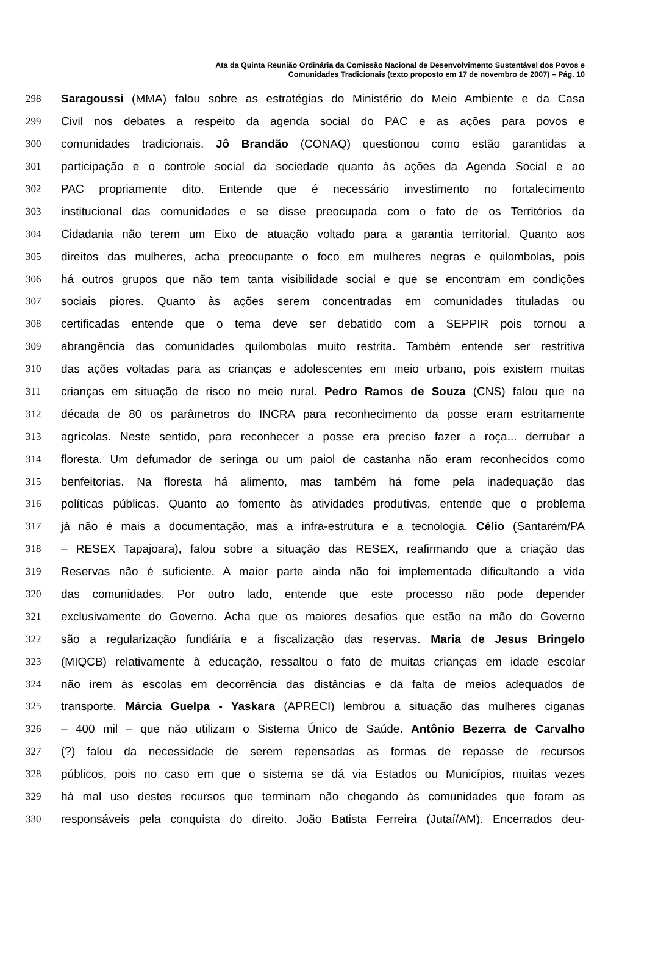Ata da Quinta Reunião Ordinária da Comissão Nacional de Desenvolvimento Sustentável dos Povos e
Comunidades Tradicionais (texto proposto em 17 de novembro de 2007) – Pág. 10
298 Saragoussi (MMA) falou sobre as estratégias do Ministério do Meio Ambiente e da Casa
299 Civil nos debates a respeito da agenda social do PAC e as ações para povos e
300 comunidades tradicionais. Jô Brandão (CONAQ) questionou como estão garantidas a
301 participação e o controle social da sociedade quanto às ações da Agenda Social e ao
302 PAC propriamente dito. Entende que é necessário investimento no fortalecimento
303 institucional das comunidades e se disse preocupada com o fato de os Territórios da
304 Cidadania não terem um Eixo de atuação voltado para a garantia territorial. Quanto aos
305 direitos das mulheres, acha preocupante o foco em mulheres negras e quilombolas, pois
306 há outros grupos que não tem tanta visibilidade social e que se encontram em condições
307 sociais piores. Quanto às ações serem concentradas em comunidades tituladas ou
308 certificadas entende que o tema deve ser debatido com a SEPPIR pois tornou a
309 abrangência das comunidades quilombolas muito restrita. Também entende ser restritiva
310 das ações voltadas para as crianças e adolescentes em meio urbano, pois existem muitas
311 crianças em situação de risco no meio rural. Pedro Ramos de Souza (CNS) falou que na
312 década de 80 os parâmetros do INCRA para reconhecimento da posse eram estritamente
313 agrícolas. Neste sentido, para reconhecer a posse era preciso fazer a roça... derrubar a
314 floresta. Um defumador de seringa ou um paiol de castanha não eram reconhecidos como
315 benfeitorias. Na floresta há alimento, mas também há fome pela inadequação das
316 políticas públicas. Quanto ao fomento às atividades produtivas, entende que o problema
317 já não é mais a documentação, mas a infra-estrutura e a tecnologia. Célio (Santarém/PA
318 – RESEX Tapajoara), falou sobre a situação das RESEX, reafirmando que a criação das
319 Reservas não é suficiente. A maior parte ainda não foi implementada dificultando a vida
320 das comunidades. Por outro lado, entende que este processo não pode depender
321 exclusivamente do Governo. Acha que os maiores desafios que estão na mão do Governo
322 são a regularização fundiária e a fiscalização das reservas. Maria de Jesus Bringelo
323 (MIQCB) relativamente à educação, ressaltou o fato de muitas crianças em idade escolar
324 não irem às escolas em decorrência das distâncias e da falta de meios adequados de
325 transporte. Márcia Guelpa - Yaskara (APRECI) lembrou a situação das mulheres ciganas
326 – 400 mil – que não utilizam o Sistema Único de Saúde. Antônio Bezerra de Carvalho
327 (?) falou da necessidade de serem repensadas as formas de repasse de recursos
328 públicos, pois no caso em que o sistema se dá via Estados ou Municípios, muitas vezes
329 há mal uso destes recursos que terminam não chegando às comunidades que foram as
330 responsáveis pela conquista do direito. João Batista Ferreira (Jutaí/AM). Encerrados deu-